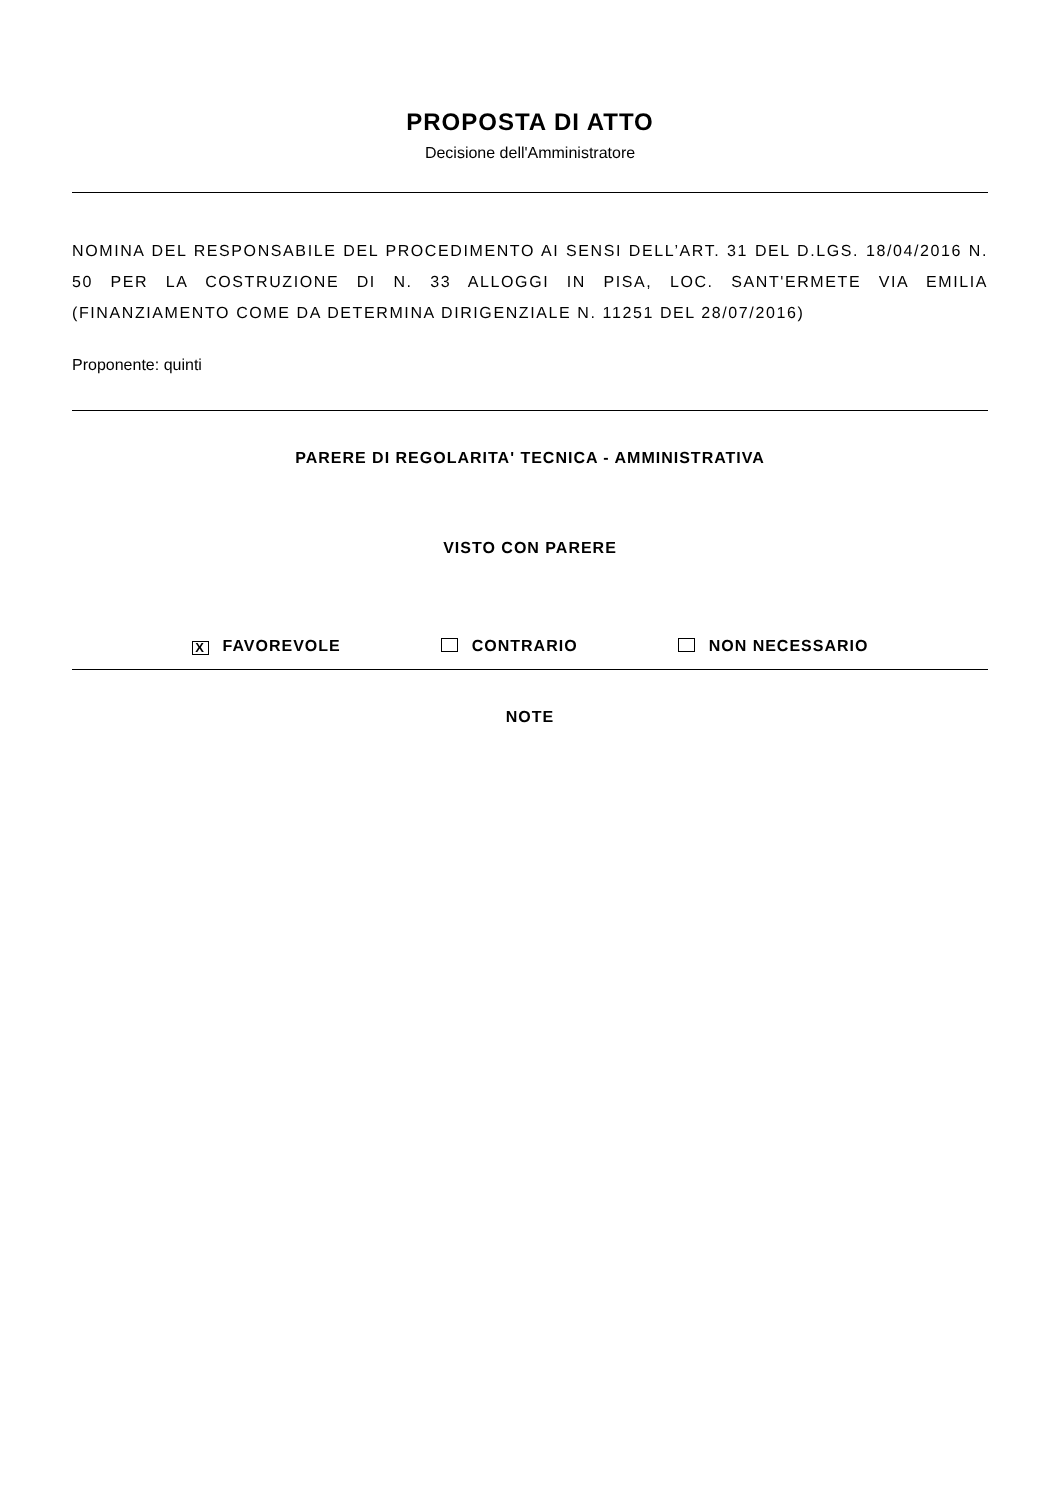PROPOSTA DI ATTO
Decisione dell'Amministratore
NOMINA DEL RESPONSABILE DEL PROCEDIMENTO AI SENSI DELL’ART. 31 DEL D.LGS. 18/04/2016 N. 50 PER LA COSTRUZIONE DI N. 33 ALLOGGI IN PISA, LOC. SANT'ERMETE VIA EMILIA (FINANZIAMENTO COME DA DETERMINA DIRIGENZIALE N. 11251 DEL 28/07/2016)
Proponente: quinti
PARERE DI REGOLARITA' TECNICA - AMMINISTRATIVA
VISTO CON PARERE
X FAVOREVOLE CONTRARIO NON NECESSARIO
NOTE